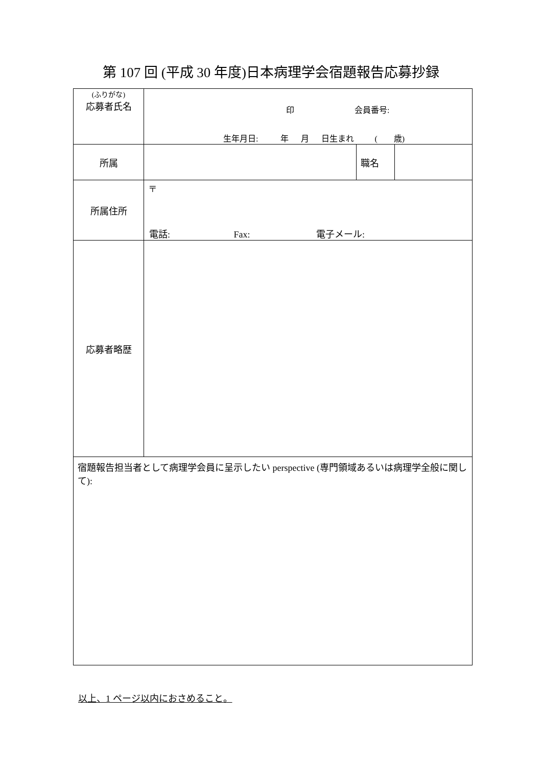第 107 回 (平成 30 年度)日本病理学会宿題報告応募抄録
| (ふりがな) 応募者氏名 | 印 会員番号: 生年月日: 年 月 日生まれ ( 歳) | | |
| 所属 | | 職名 | |
| 所属住所 | 〒 電話: Fax: 電子メール: | | |
| 応募者略歴 | | | |
| 宿題報告担当者として病理学会員に呈示したい perspective (専門領域あるいは病理学全般に関して): | | | |
以上、1 ページ以内におさめること。